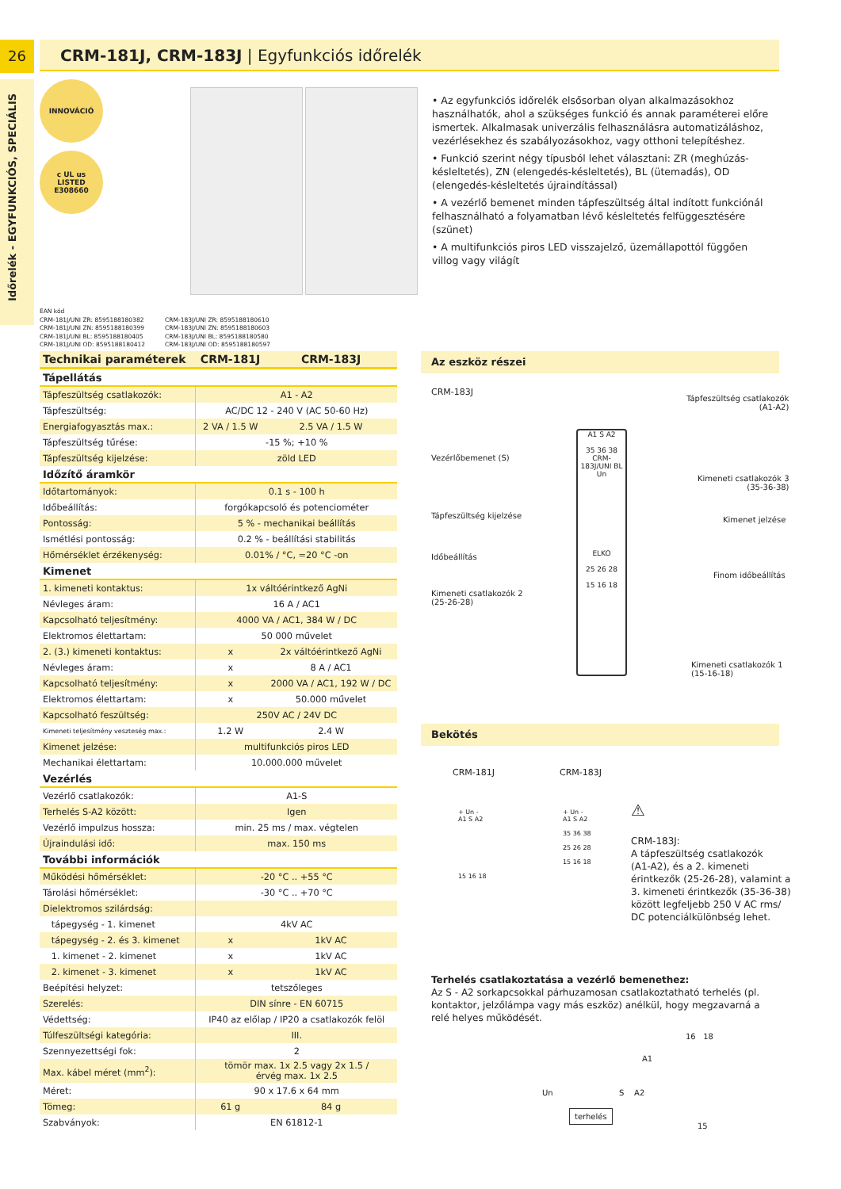26
Időrelék - EGYFUNKCIÓS, SPECIÁLIS
CRM-181J, CRM-183J | Egyfunkciós időrelék
INNOVÁCIÓ
c UL us
LISTED
E308660
• Az egyfunkciós időrelék elsősorban olyan alkalmazásokhoz használhatók, ahol a szükséges funkció és annak paraméterei előre ismertek. Alkalmasak univerzális felhasználásra automatizáláshoz, vezérlésekhez és szabályozásokhoz, vagy otthoni telepítéshez.
• Funkció szerint négy típusból lehet választani: ZR (meghúzás-késleltetés), ZN (elengedés-késleltetés), BL (ütemadás), OD (elengedés-késleltetés újraindítással)
• A vezérlő bemenet minden tápfeszültség által indított funkciónál felhasználható a folyamatban lévő késleltetés felfüggesztésére (szünet)
• A multifunkciós piros LED visszajelző, üzemállapottól függően villog vagy világít
EAN kód
CRM-181J/UNI ZR: 8595188180382
CRM-181J/UNI ZN: 8595188180399
CRM-181J/UNI BL: 8595188180405
CRM-181J/UNI OD: 8595188180412
CRM-183J/UNI ZR: 8595188180610
CRM-183J/UNI ZN: 8595188180603
CRM-183J/UNI BL: 8595188180580
CRM-183J/UNI OD: 8595188180597
| Technikai paraméterek | CRM-181J | CRM-183J |
| --- | --- | --- |
| Tápellátás | | |
| Tápfeszültség csatlakozók: | A1 - A2 | |
| Tápfeszültség: | AC/DC 12 - 240 V (AC 50-60 Hz) | |
| Energiafogyasztás max.: | 2 VA / 1.5 W | 2.5 VA / 1.5 W |
| Tápfeszültség tűrése: | -15 %; +10 % | |
| Tápfeszültség kijelzése: | zöld LED | |
| Időzítő áramkör | | |
| Időtartományok: | 0.1 s - 100 h | |
| Időbeállítás: | forgókapcsoló és potenciométer | |
| Pontosság: | 5 % - mechanikai beállítás | |
| Ismétlési pontosság: | 0.2 % - beállítási stabilitás | |
| Hőmérséklet érzékenység: | 0.01% / °C, =20 °C -on | |
| Kimenet | | |
| 1. kimeneti kontaktus: | 1x váltóérintkező AgNi | |
| Névleges áram: | 16 A / AC1 | |
| Kapcsolható teljesítmény: | 4000 VA / AC1, 384 W / DC | |
| Elektromos élettartam: | 50 000 művelet | |
| 2. (3.) kimeneti kontaktus: | x | 2x váltóérintkező AgNi |
| Névleges áram: | x | 8 A / AC1 |
| Kapcsolható teljesítmény: | x | 2000 VA / AC1, 192 W / DC |
| Elektromos élettartam: | x | 50.000 művelet |
| Kapcsolható feszültség: | 250V AC / 24V DC | |
| Kimeneti teljesítmény veszteség max.: | 1.2 W | 2.4 W |
| Kimenet jelzése: | multifunkciós piros LED | |
| Mechanikai élettartam: | 10.000.000 művelet | |
| Vezérlés | | |
| Vezérlő csatlakozók: | A1-S | |
| Terhelés S-A2 között: | Igen | |
| Vezérlő impulzus hossza: | min. 25 ms / max. végtelen | |
| Újraindulási idő: | max. 150 ms | |
| További információk | | |
| Működési hőmérséklet: | -20 °C .. +55 °C | |
| Tárolási hőmérséklet: | -30 °C .. +70 °C | |
| Dielektromos szilárdság: | | |
| tápegység - 1. kimenet | 4kV AC | |
| tápegység - 2. és 3. kimenet | x | 1kV AC |
| 1. kimenet - 2. kimenet | x | 1kV AC |
| 2. kimenet - 3. kimenet | x | 1kV AC |
| Beépítési helyzet: | tetszőleges | |
| Szerelés: | DIN sínre - EN 60715 | |
| Védettség: | IP40 az előlap / IP20 a csatlakozók felöl | |
| Túlfeszültségi kategória: | III. | |
| Szennyezettségi fok: | 2 | |
| Max. kábel méret (mm<sup>2</sup>): | tömör max. 1x 2.5 vagy 2x 1.5 / érvég max. 1x 2.5 | |
| Méret: | 90 x 17.6 x 64 mm | |
| Tömeg: | 61 g | 84 g |
| Szabványok: | EN 61812-1 | |
Az eszköz részei
CRM-183J
Tápfeszültség csatlakozók
(A1-A2)
Vezérlőbemenet (S)
Kimeneti csatlakozók 3
(35-36-38)
Tápfeszültség kijelzése Kimenet jelzése
Időbeállítás
Finom időbeállítás
Kimeneti csatlakozók 2
(25-26-28)
Kimeneti csatlakozók 1
(15-16-18)
A1 S A2
35 36 38
CRM-183J/UNI BL
Un
ELKO
25 26 28
15 16 18
Bekötés
CRM-181J CRM-183J
+ Un -
A1 S A2
15 16 18
+ Un -
A1 S A2
35 36 38
25 26 28
15 16 18
⚠
CRM-183J:
A tápfeszültség csatlakozók
(A1-A2), és a 2. kimeneti
érintkezők (25-26-28), valamint a
3. kimeneti érintkezők (35-36-38)
között legfeljebb 250 V AC rms/
DC potenciálkülönbség lehet.
Terhelés csatlakoztatása a vezérlő bemenethez:
Az S - A2 sorkapcsokkal párhuzamosan csatlakoztatható terhelés (pl. kontaktor, jelzőlámpa vagy más eszköz) anélkül, hogy megzavarná a relé helyes működését.
16 18
A1
Un S A2
terhelés
15